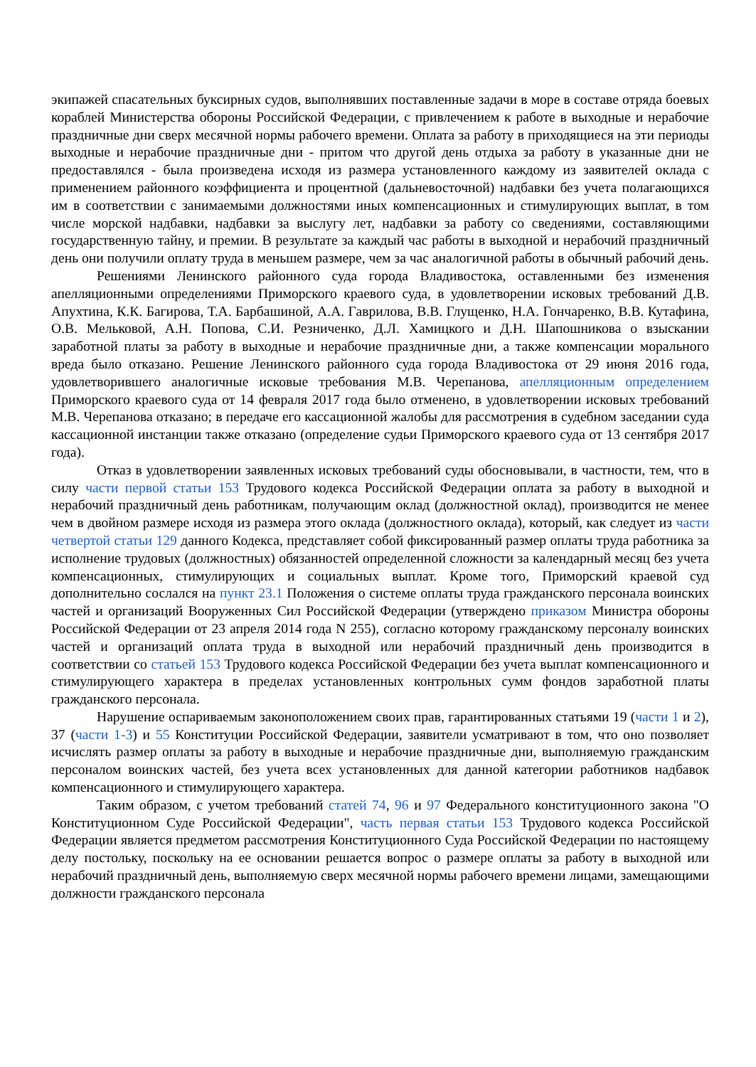экипажей спасательных буксирных судов, выполнявших поставленные задачи в море в составе отряда боевых кораблей Министерства обороны Российской Федерации, с привлечением к работе в выходные и нерабочие праздничные дни сверх месячной нормы рабочего времени. Оплата за работу в приходящиеся на эти периоды выходные и нерабочие праздничные дни - притом что другой день отдыха за работу в указанные дни не предоставлялся - была произведена исходя из размера установленного каждому из заявителей оклада с применением районного коэффициента и процентной (дальневосточной) надбавки без учета полагающихся им в соответствии с занимаемыми должностями иных компенсационных и стимулирующих выплат, в том числе морской надбавки, надбавки за выслугу лет, надбавки за работу со сведениями, составляющими государственную тайну, и премии. В результате за каждый час работы в выходной и нерабочий праздничный день они получили оплату труда в меньшем размере, чем за час аналогичной работы в обычный рабочий день.
Решениями Ленинского районного суда города Владивостока, оставленными без изменения апелляционными определениями Приморского краевого суда, в удовлетворении исковых требований Д.В. Апухтина, К.К. Багирова, Т.А. Барбашиной, А.А. Гаврилова, В.В. Глущенко, Н.А. Гончаренко, В.В. Кутафина, О.В. Мельковой, А.Н. Попова, С.И. Резниченко, Д.Л. Хамицкого и Д.Н. Шапошникова о взыскании заработной платы за работу в выходные и нерабочие праздничные дни, а также компенсации морального вреда было отказано. Решение Ленинского районного суда города Владивостока от 29 июня 2016 года, удовлетворившего аналогичные исковые требования М.В. Черепанова, апелляционным определением Приморского краевого суда от 14 февраля 2017 года было отменено, в удовлетворении исковых требований М.В. Черепанова отказано; в передаче его кассационной жалобы для рассмотрения в судебном заседании суда кассационной инстанции также отказано (определение судьи Приморского краевого суда от 13 сентября 2017 года).
Отказ в удовлетворении заявленных исковых требований суды обосновывали, в частности, тем, что в силу части первой статьи 153 Трудового кодекса Российской Федерации оплата за работу в выходной и нерабочий праздничный день работникам, получающим оклад (должностной оклад), производится не менее чем в двойном размере исходя из размера этого оклада (должностного оклада), который, как следует из части четвертой статьи 129 данного Кодекса, представляет собой фиксированный размер оплаты труда работника за исполнение трудовых (должностных) обязанностей определенной сложности за календарный месяц без учета компенсационных, стимулирующих и социальных выплат. Кроме того, Приморский краевой суд дополнительно сослался на пункт 23.1 Положения о системе оплаты труда гражданского персонала воинских частей и организаций Вооруженных Сил Российской Федерации (утверждено приказом Министра обороны Российской Федерации от 23 апреля 2014 года N 255), согласно которому гражданскому персоналу воинских частей и организаций оплата труда в выходной или нерабочий праздничный день производится в соответствии со статьей 153 Трудового кодекса Российской Федерации без учета выплат компенсационного и стимулирующего характера в пределах установленных контрольных сумм фондов заработной платы гражданского персонала.
Нарушение оспариваемым законоположением своих прав, гарантированных статьями 19 (части 1 и 2), 37 (части 1-3) и 55 Конституции Российской Федерации, заявители усматривают в том, что оно позволяет исчислять размер оплаты за работу в выходные и нерабочие праздничные дни, выполняемую гражданским персоналом воинских частей, без учета всех установленных для данной категории работников надбавок компенсационного и стимулирующего характера.
Таким образом, с учетом требований статей 74, 96 и 97 Федерального конституционного закона "О Конституционном Суде Российской Федерации", часть первая статьи 153 Трудового кодекса Российской Федерации является предметом рассмотрения Конституционного Суда Российской Федерации по настоящему делу постольку, поскольку на ее основании решается вопрос о размере оплаты за работу в выходной или нерабочий праздничный день, выполняемую сверх месячной нормы рабочего времени лицами, замещающими должности гражданского персонала